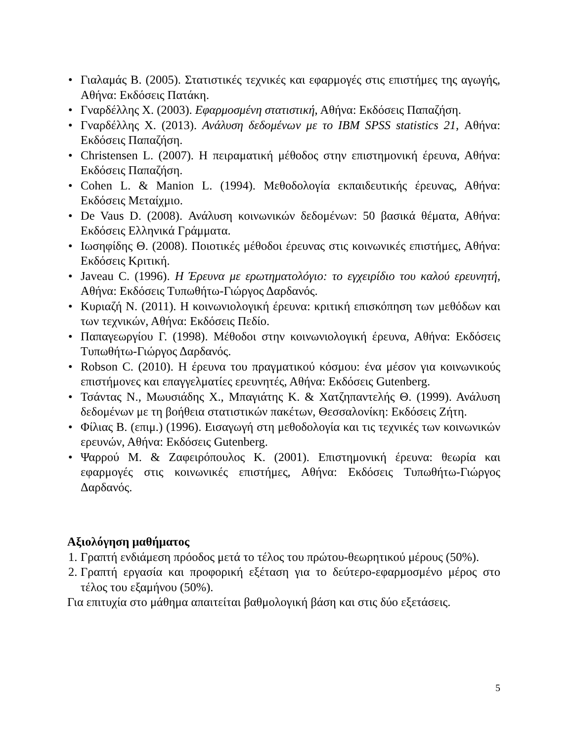• Γιαλαμάς Β. (2005). Στατιστικές τεχνικές και εφαρμογές στις επιστήμες της αγωγής, Αθήνα: Εκδόσεις Πατάκη.
• Γναρδέλλης Χ. (2003). Εφαρμοσμένη στατιστική, Αθήνα: Εκδόσεις Παπαζήση.
• Γναρδέλλης Χ. (2013). Ανάλυση δεδομένων με το IBM SPSS statistics 21, Αθήνα: Εκδόσεις Παπαζήση.
• Christensen L. (2007). Η πειραματική μέθοδος στην επιστημονική έρευνα, Αθήνα: Εκδόσεις Παπαζήση.
• Cohen L. & Manion L. (1994). Μεθοδολογία εκπαιδευτικής έρευνας, Αθήνα: Εκδόσεις Μεταίχμιο.
• De Vaus D. (2008). Ανάλυση κοινωνικών δεδομένων: 50 βασικά θέματα, Αθήνα: Εκδόσεις Ελληνικά Γράμματα.
• Ιωσηφίδης Θ. (2008). Ποιοτικές μέθοδοι έρευνας στις κοινωνικές επιστήμες, Αθήνα: Εκδόσεις Κριτική.
• Javeau C. (1996). Η Έρευνα με ερωτηματολόγιο: το εγχειρίδιο του καλού ερευνητή, Αθήνα: Εκδόσεις Τυπωθήτω-Γιώργος Δαρδανός.
• Κυριαζή Ν. (2011). Η κοινωνιολογική έρευνα: κριτική επισκόπηση των μεθόδων και των τεχνικών, Αθήνα: Εκδόσεις Πεδίο.
• Παπαγεωργίου Γ. (1998). Μέθοδοι στην κοινωνιολογική έρευνα, Αθήνα: Εκδόσεις Τυπωθήτω-Γιώργος Δαρδανός.
• Robson C. (2010). Η έρευνα του πραγματικού κόσμου: ένα μέσον για κοινωνικούς επιστήμονες και επαγγελματίες ερευνητές, Αθήνα: Εκδόσεις Gutenberg.
• Τσάντας Ν., Μωυσιάδης Χ., Μπαγιάτης Κ. & Χατζηπαντελής Θ. (1999). Ανάλυση δεδομένων με τη βοήθεια στατιστικών πακέτων, Θεσσαλονίκη: Εκδόσεις Ζήτη.
• Φίλιας Β. (επιμ.) (1996). Εισαγωγή στη μεθοδολογία και τις τεχνικές των κοινωνικών ερευνών, Αθήνα: Εκδόσεις Gutenberg.
• Ψαρρού Μ. & Ζαφειρόπουλος Κ. (2001). Επιστημονική έρευνα: θεωρία και εφαρμογές στις κοινωνικές επιστήμες, Αθήνα: Εκδόσεις Τυπωθήτω-Γιώργος Δαρδανός.
Αξιολόγηση μαθήματος
1. Γραπτή ενδιάμεση πρόοδος μετά το τέλος του πρώτου-θεωρητικού μέρους (50%).
2. Γραπτή εργασία και προφορική εξέταση για το δεύτερο-εφαρμοσμένο μέρος στο τέλος του εξαμήνου (50%).
Για επιτυχία στο μάθημα απαιτείται βαθμολογική βάση και στις δύο εξετάσεις.
5